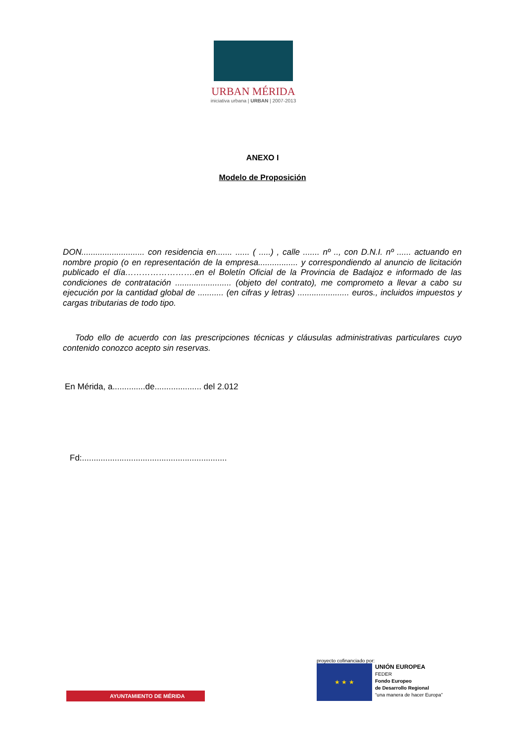URBAN MÉRIDA
iniciativa urbana | URBAN | 2007-2013
ANEXO I
Modelo de Proposición
DON........................... con residencia en....... ...... ( .....) , calle ....... nº .., con D.N.I. nº ...... actuando en nombre propio (o en representación de la empresa................. y correspondiendo al anuncio de licitación publicado el día…………………….en el Boletín Oficial de la Provincia de Badajoz e informado de las condiciones de contratación ........................ (objeto del contrato), me comprometo a llevar a cabo su ejecución por la cantidad global de ........... (en cifras y letras) ...................... euros., incluidos impuestos y cargas tributarias de todo tipo.
Todo ello de acuerdo con las prescripciones técnicas y cláusulas administrativas particulares cuyo contenido conozco acepto sin reservas.
En Mérida, a..............de.................... del 2.012
Fd:..............................................................
AYUNTAMIENTO DE MÉRIDA
proyecto cofinanciado por:
★ ★ ★ UNIÓN EUROPEA
FEDER
Fondo Europeo
de Desarrollo Regional
“una manera de hacer Europa”